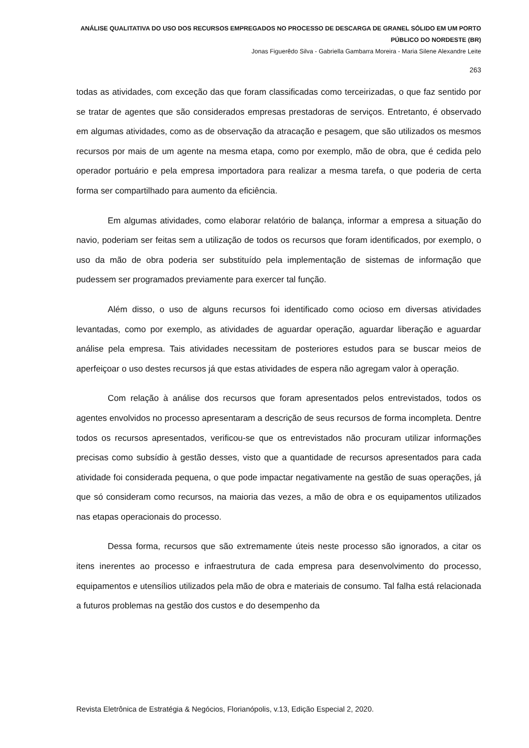ANÁLISE QUALITATIVA DO USO DOS RECURSOS EMPREGADOS NO PROCESSO DE DESCARGA DE GRANEL SÓLIDO EM UM PORTO PÚBLICO DO NORDESTE (BR)
Jonas Figuerêdo Silva - Gabriella Gambarra Moreira - Maria Silene Alexandre Leite
263
todas as atividades, com exceção das que foram classificadas como terceirizadas, o que faz sentido por se tratar de agentes que são considerados empresas prestadoras de serviços. Entretanto, é observado em algumas atividades, como as de observação da atracação e pesagem, que são utilizados os mesmos recursos por mais de um agente na mesma etapa, como por exemplo, mão de obra, que é cedida pelo operador portuário e pela empresa importadora para realizar a mesma tarefa, o que poderia de certa forma ser compartilhado para aumento da eficiência.
Em algumas atividades, como elaborar relatório de balança, informar a empresa a situação do navio, poderiam ser feitas sem a utilização de todos os recursos que foram identificados, por exemplo, o uso da mão de obra poderia ser substituído pela implementação de sistemas de informação que pudessem ser programados previamente para exercer tal função.
Além disso, o uso de alguns recursos foi identificado como ocioso em diversas atividades levantadas, como por exemplo, as atividades de aguardar operação, aguardar liberação e aguardar análise pela empresa. Tais atividades necessitam de posteriores estudos para se buscar meios de aperfeiçoar o uso destes recursos já que estas atividades de espera não agregam valor à operação.
Com relação à análise dos recursos que foram apresentados pelos entrevistados, todos os agentes envolvidos no processo apresentaram a descrição de seus recursos de forma incompleta. Dentre todos os recursos apresentados, verificou-se que os entrevistados não procuram utilizar informações precisas como subsídio à gestão desses, visto que a quantidade de recursos apresentados para cada atividade foi considerada pequena, o que pode impactar negativamente na gestão de suas operações, já que só consideram como recursos, na maioria das vezes, a mão de obra e os equipamentos utilizados nas etapas operacionais do processo.
Dessa forma, recursos que são extremamente úteis neste processo são ignorados, a citar os itens inerentes ao processo e infraestrutura de cada empresa para desenvolvimento do processo, equipamentos e utensílios utilizados pela mão de obra e materiais de consumo. Tal falha está relacionada a futuros problemas na gestão dos custos e do desempenho da
Revista Eletrônica de Estratégia & Negócios, Florianópolis, v.13, Edição Especial 2, 2020.